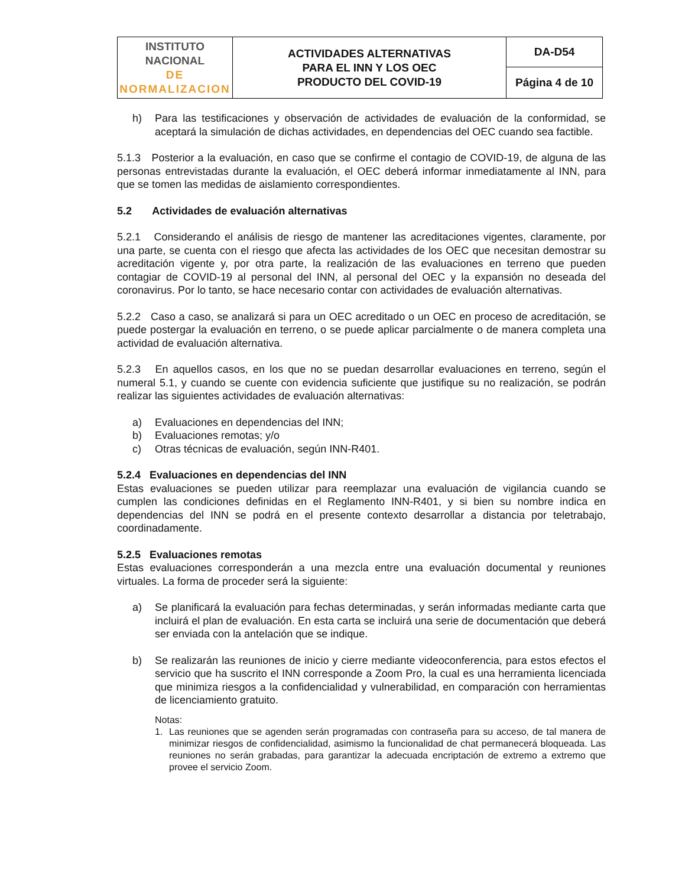| INSTITUTO NACIONAL DE NORMALIZACION | ACTIVIDADES ALTERNATIVAS PARA EL INN Y LOS OEC PRODUCTO DEL COVID-19 | DA-D54 |
| | | Página 4 de 10 |
h) Para las testificaciones y observación de actividades de evaluación de la conformidad, se aceptará la simulación de dichas actividades, en dependencias del OEC cuando sea factible.
5.1.3 Posterior a la evaluación, en caso que se confirme el contagio de COVID-19, de alguna de las personas entrevistadas durante la evaluación, el OEC deberá informar inmediatamente al INN, para que se tomen las medidas de aislamiento correspondientes.
5.2 Actividades de evaluación alternativas
5.2.1 Considerando el análisis de riesgo de mantener las acreditaciones vigentes, claramente, por una parte, se cuenta con el riesgo que afecta las actividades de los OEC que necesitan demostrar su acreditación vigente y, por otra parte, la realización de las evaluaciones en terreno que pueden contagiar de COVID-19 al personal del INN, al personal del OEC y la expansión no deseada del coronavirus. Por lo tanto, se hace necesario contar con actividades de evaluación alternativas.
5.2.2 Caso a caso, se analizará si para un OEC acreditado o un OEC en proceso de acreditación, se puede postergar la evaluación en terreno, o se puede aplicar parcialmente o de manera completa una actividad de evaluación alternativa.
5.2.3 En aquellos casos, en los que no se puedan desarrollar evaluaciones en terreno, según el numeral 5.1, y cuando se cuente con evidencia suficiente que justifique su no realización, se podrán realizar las siguientes actividades de evaluación alternativas:
a) Evaluaciones en dependencias del INN;
b) Evaluaciones remotas; y/o
c) Otras técnicas de evaluación, según INN-R401.
5.2.4 Evaluaciones en dependencias del INN
Estas evaluaciones se pueden utilizar para reemplazar una evaluación de vigilancia cuando se cumplen las condiciones definidas en el Reglamento INN-R401, y si bien su nombre indica en dependencias del INN se podrá en el presente contexto desarrollar a distancia por teletrabajo, coordinadamente.
5.2.5 Evaluaciones remotas
Estas evaluaciones corresponderán a una mezcla entre una evaluación documental y reuniones virtuales. La forma de proceder será la siguiente:
a) Se planificará la evaluación para fechas determinadas, y serán informadas mediante carta que incluirá el plan de evaluación. En esta carta se incluirá una serie de documentación que deberá ser enviada con la antelación que se indique.
b) Se realizarán las reuniones de inicio y cierre mediante videoconferencia, para estos efectos el servicio que ha suscrito el INN corresponde a Zoom Pro, la cual es una herramienta licenciada que minimiza riesgos a la confidencialidad y vulnerabilidad, en comparación con herramientas de licenciamiento gratuito.
Notas:
1. Las reuniones que se agenden serán programadas con contraseña para su acceso, de tal manera de minimizar riesgos de confidencialidad, asimismo la funcionalidad de chat permanecerá bloqueada. Las reuniones no serán grabadas, para garantizar la adecuada encriptación de extremo a extremo que provee el servicio Zoom.